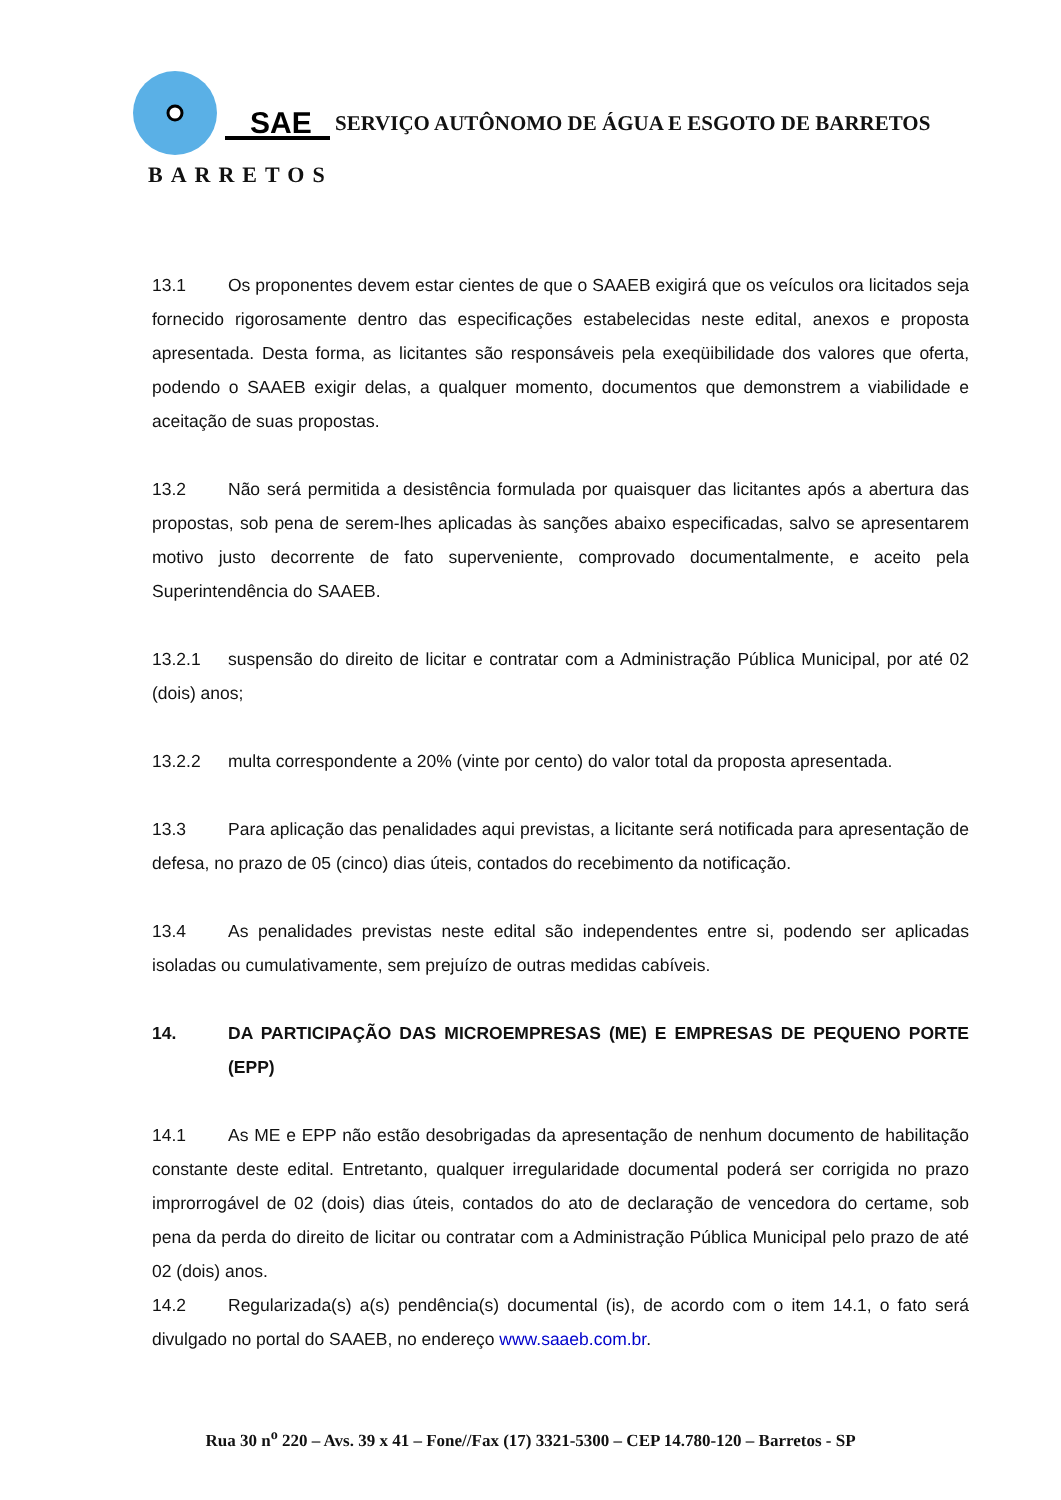SAE
BARRETOS
SERVIÇO AUTÔNOMO DE ÁGUA E ESGOTO DE BARRETOS
13.1 Os proponentes devem estar cientes de que o SAAEB exigirá que os veículos ora licitados seja fornecido rigorosamente dentro das especificações estabelecidas neste edital, anexos e proposta apresentada. Desta forma, as licitantes são responsáveis pela exeqüibilidade dos valores que oferta, podendo o SAAEB exigir delas, a qualquer momento, documentos que demonstrem a viabilidade e aceitação de suas propostas.
13.2 Não será permitida a desistência formulada por quaisquer das licitantes após a abertura das propostas, sob pena de serem-lhes aplicadas às sanções abaixo especificadas, salvo se apresentarem motivo justo decorrente de fato superveniente, comprovado documentalmente, e aceito pela Superintendência do SAAEB.
13.2.1 suspensão do direito de licitar e contratar com a Administração Pública Municipal, por até 02 (dois) anos;
13.2.2 multa correspondente a 20% (vinte por cento) do valor total da proposta apresentada.
13.3 Para aplicação das penalidades aqui previstas, a licitante será notificada para apresentação de defesa, no prazo de 05 (cinco) dias úteis, contados do recebimento da notificação.
13.4 As penalidades previstas neste edital são independentes entre si, podendo ser aplicadas isoladas ou cumulativamente, sem prejuízo de outras medidas cabíveis.
14. DA PARTICIPAÇÃO DAS MICROEMPRESAS (ME) E EMPRESAS DE PEQUENO PORTE (EPP)
14.1 As ME e EPP não estão desobrigadas da apresentação de nenhum documento de habilitação constante deste edital. Entretanto, qualquer irregularidade documental poderá ser corrigida no prazo improrrogável de 02 (dois) dias úteis, contados do ato de declaração de vencedora do certame, sob pena da perda do direito de licitar ou contratar com a Administração Pública Municipal pelo prazo de até 02 (dois) anos.
14.2 Regularizada(s) a(s) pendência(s) documental (is), de acordo com o item 14.1, o fato será divulgado no portal do SAAEB, no endereço www.saaeb.com.br.
Rua 30 n<sup>o</sup> 220 – Avs. 39 x 41 – Fone//Fax (17) 3321-5300 – CEP 14.780-120 – Barretos - SP